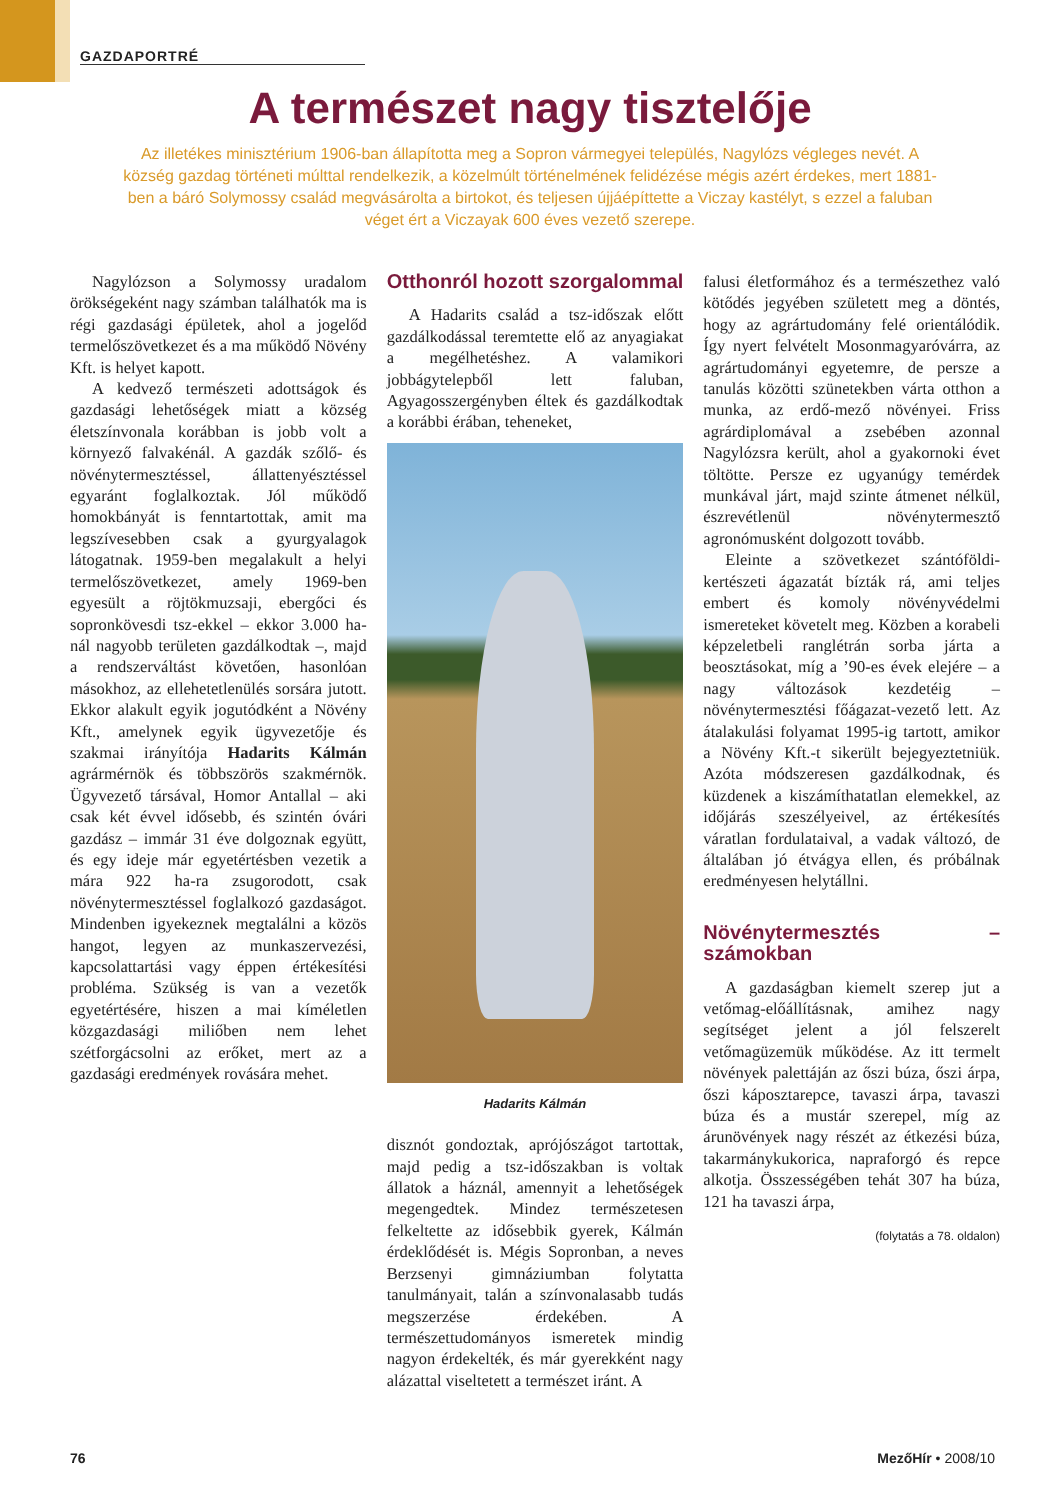GAZDAPORTRÉ
A természet nagy tisztelője
Az illetékes minisztérium 1906-ban állapította meg a Sopron vármegyei település, Nagylózs végleges nevét. A község gazdag történeti múlttal rendelkezik, a közelmúlt történelmének felidézése mégis azért érdekes, mert 1881-ben a báró Solymossy család megvásárolta a birtokot, és teljesen újjáépíttette a Viczay kastélyt, s ezzel a faluban véget ért a Viczayak 600 éves vezető szerepe.
Nagylózson a Solymossy uradalom örökségeként nagy számban találhatók ma is régi gazdasági épületek, ahol a jogelőd termelőszövetkezet és a ma működő Növény Kft. is helyet kapott.
A kedvező természeti adottságok és gazdasági lehetőségek miatt a község életszínvonala korábban is jobb volt a környező falvakénál. A gazdák szőlő- és növénytermesztéssel, állattenyésztéssel egyaránt foglalkoztak. Jól működő homokbányát is fenntartottak, amit ma legszívesebben csak a gyurgyalagok látogatnak. 1959-ben megalakult a helyi termelőszövetkezet, amely 1969-ben egyesült a röjtökmuzsaji, ebergőci és sopronkövesdi tsz-ekkel – ekkor 3.000 ha-nál nagyobb területen gazdálkodtak –, majd a rendszerváltást követően, hasonlóan másokhoz, az ellehetetlenülés sorsára jutott. Ekkor alakult egyik jogutódként a Növény Kft., amelynek egyik ügyvezetője és szakmai irányítója Hadarits Kálmán agrármérnök és többszörös szakmérnök. Ügyvezető társával, Homor Antallal – aki csak két évvel idősebb, és szintén óvári gazdász – immár 31 éve dolgoznak együtt, és egy ideje már egyetértésben vezetik a mára 922 ha-ra zsugorodott, csak növénytermesztéssel foglalkozó gazdaságot. Mindenben igyekeznek megtalálni a közös hangot, legyen az munkaszervezési, kapcsolattartási vagy éppen értékesítési probléma. Szükség is van a vezetők egyetértésére, hiszen a mai kíméletlen közgazdasági miliőben nem lehet szétforgácsolni az erőket, mert az a gazdasági eredmények rovására mehet.
Otthonról hozott szorgalommal
A Hadarits család a tsz-időszak előtt gazdálkodással teremtette elő az anyagiakat a megélhetéshez. A valamikori jobbágytelepből lett faluban, Agyagosszergényben éltek és gazdálkodtak a korábbi érában, teheneket,
Hadarits Kálmán
disznót gondoztak, aprójószágot tartottak, majd pedig a tsz-időszakban is voltak állatok a háznál, amennyit a lehetőségek megengedtek. Mindez természetesen felkeltette az idősebbik gyerek, Kálmán érdeklődését is. Mégis Sopronban, a neves Berzsenyi gimnáziumban folytatta tanulmányait, talán a színvonalasabb tudás megszerzése érdekében. A természettudományos ismeretek mindig nagyon érdekelték, és már gyerekként nagy alázattal viseltetett a természet iránt. A
falusi életformához és a természethez való kötődés jegyében született meg a döntés, hogy az agrártudomány felé orientálódik. Így nyert felvételt Mosonmagyaróvárra, az agrártudományi egyetemre, de persze a tanulás közötti szünetekben várta otthon a munka, az erdő-mező növényei. Friss agrárdiplomával a zsebében azonnal Nagylózsra került, ahol a gyakornoki évet töltötte. Persze ez ugyanúgy temérdek munkával járt, majd szinte átmenet nélkül, észrevétlenül növénytermesztő agronómusként dolgozott tovább.
Eleinte a szövetkezet szántóföldi-kertészeti ágazatát bízták rá, ami teljes embert és komoly növényvédelmi ismereteket követelt meg. Közben a korabeli képzeletbeli ranglétrán sorba járta a beosztásokat, míg a ’90-es évek elejére – a nagy változások kezdetéig – növénytermesztési főágazat-vezető lett. Az átalakulási folyamat 1995-ig tartott, amikor a Növény Kft.-t sikerült bejegyeztetniük. Azóta módszeresen gazdálkodnak, és küzdenek a kiszámíthatatlan elemekkel, az időjárás szeszélyeivel, az értékesítés váratlan fordulataival, a vadak változó, de általában jó étvágya ellen, és próbálnak eredményesen helytállni.
Növénytermesztés – számokban
A gazdaságban kiemelt szerep jut a vetőmag-előállításnak, amihez nagy segítséget jelent a jól felszerelt vetőmagüzemük működése. Az itt termelt növények palettáján az őszi búza, őszi árpa, őszi káposztarepce, tavaszi árpa, tavaszi búza és a mustár szerepel, míg az árunövények nagy részét az étkezési búza, takarmánykukorica, napraforgó és repce alkotja. Összességében tehát 307 ha búza, 121 ha tavaszi árpa,
(folytatás a 78. oldalon)
76 MezőHír • 2008/10